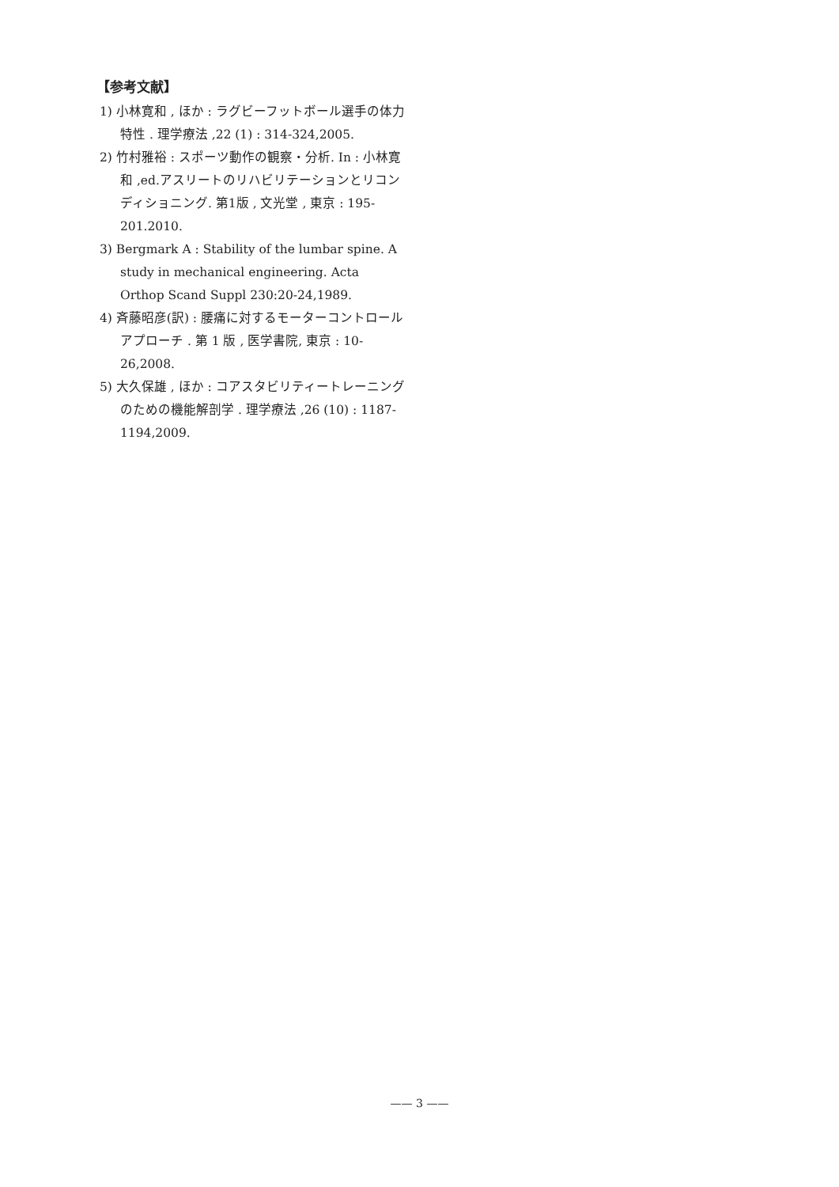【参考文献】
1) 小林寛和 , ほか : ラグビーフットボール選手の体力特性 . 理学療法 ,22 (1) : 314-324,2005.
2) 竹村雅裕 : スポーツ動作の観察・分析. In : 小林寛和 ,ed.アスリートのリハビリテーションとリコンディショニング. 第1版 , 文光堂 , 東京 : 195-201.2010.
3) Bergmark A : Stability of the lumbar spine. A study in mechanical engineering. Acta Orthop Scand Suppl 230:20-24,1989.
4) 斉藤昭彦(訳) : 腰痛に対するモーターコントロールアプローチ . 第 1 版 , 医学書院, 東京 : 10-26,2008.
5) 大久保雄 , ほか : コアスタビリティートレーニングのための機能解剖学 . 理学療法 ,26 (10) : 1187-1194,2009.
—— 3 ——